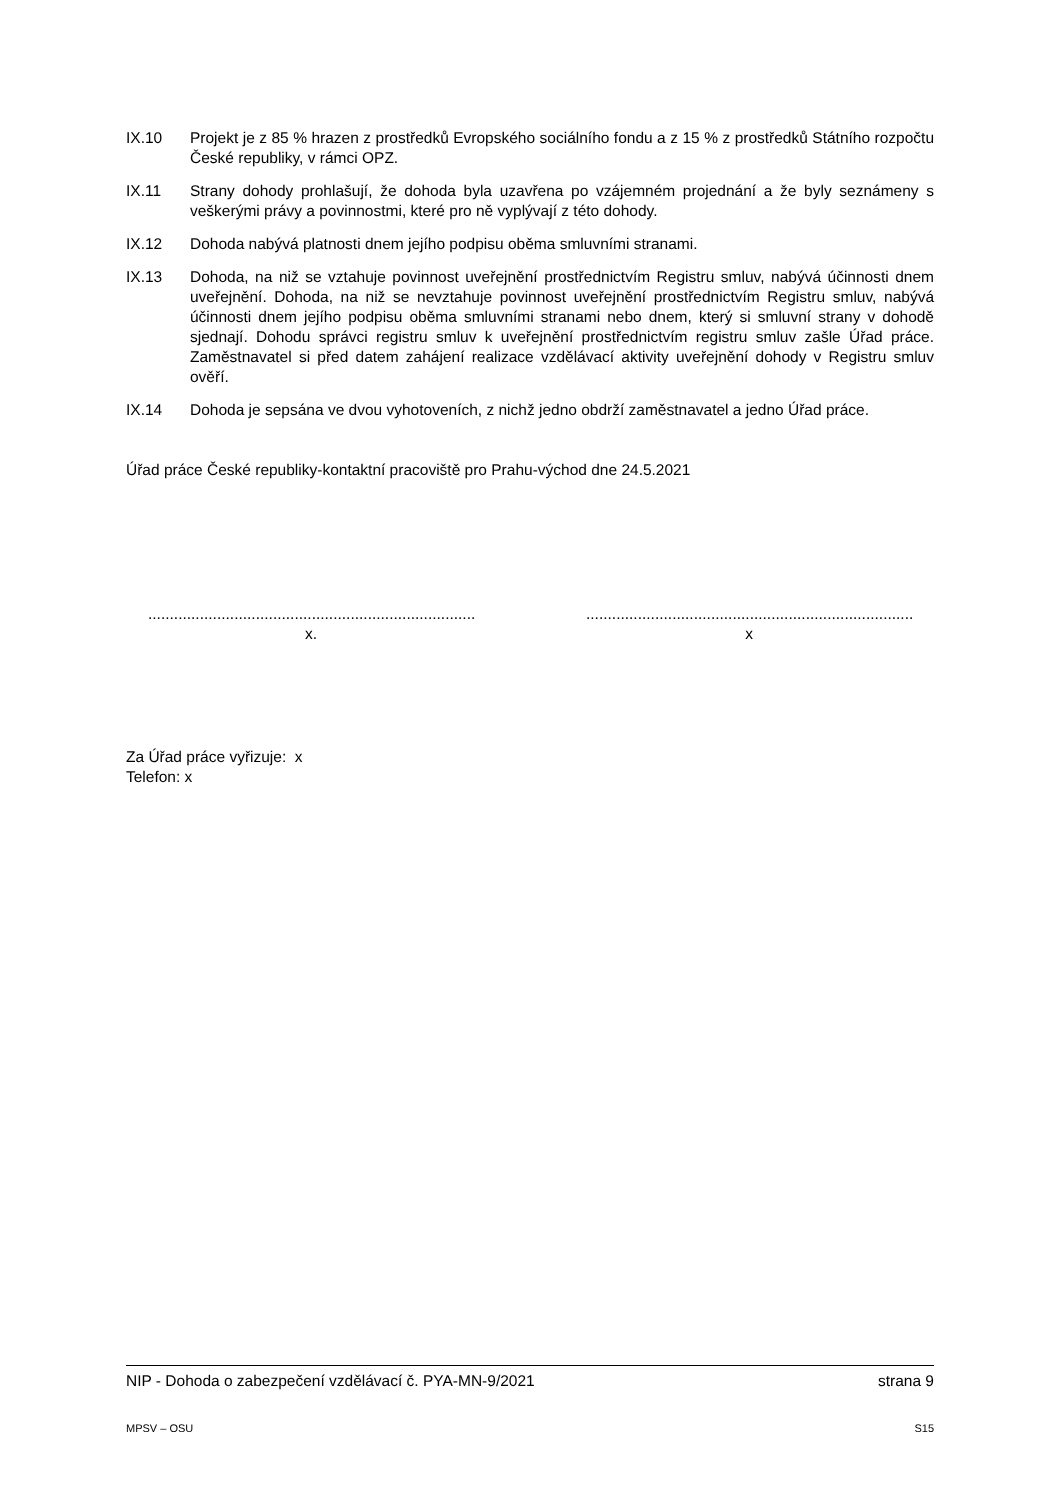IX.10 Projekt je z 85 % hrazen z prostředků Evropského sociálního fondu a z 15 % z prostředků Státního rozpočtu České republiky, v rámci OPZ.
IX.11 Strany dohody prohlašují, že dohoda byla uzavřena po vzájemném projednání a že byly seznámeny s veškerými právy a povinnostmi, které pro ně vyplývají z této dohody.
IX.12 Dohoda nabývá platnosti dnem jejího podpisu oběma smluvními stranami.
IX.13 Dohoda, na niž se vztahuje povinnost uveřejnění prostřednictvím Registru smluv, nabývá účinnosti dnem uveřejnění. Dohoda, na niž se nevztahuje povinnost uveřejnění prostřednictvím Registru smluv, nabývá účinnosti dnem jejího podpisu oběma smluvními stranami nebo dnem, který si smluvní strany v dohodě sjednají. Dohodu správci registru smluv k uveřejnění prostřednictvím registru smluv zašle Úřad práce. Zaměstnavatel si před datem zahájení realizace vzdělávací aktivity uveřejnění dohody v Registru smluv ověří.
IX.14 Dohoda je sepsána ve dvou vyhotoveních, z nichž jedno obdrží zaměstnavatel a jedno Úřad práce.
Úřad práce České republiky-kontaktní pracoviště pro Prahu-východ dne 24.5.2021
..............................................................................
x.
..............................................................................
x
Za Úřad práce vyřizuje: x
Telefon: x
NIP - Dohoda o zabezpečení vzdělávací č. PYA-MN-9/2021 strana 9
MPSV – OSU S15